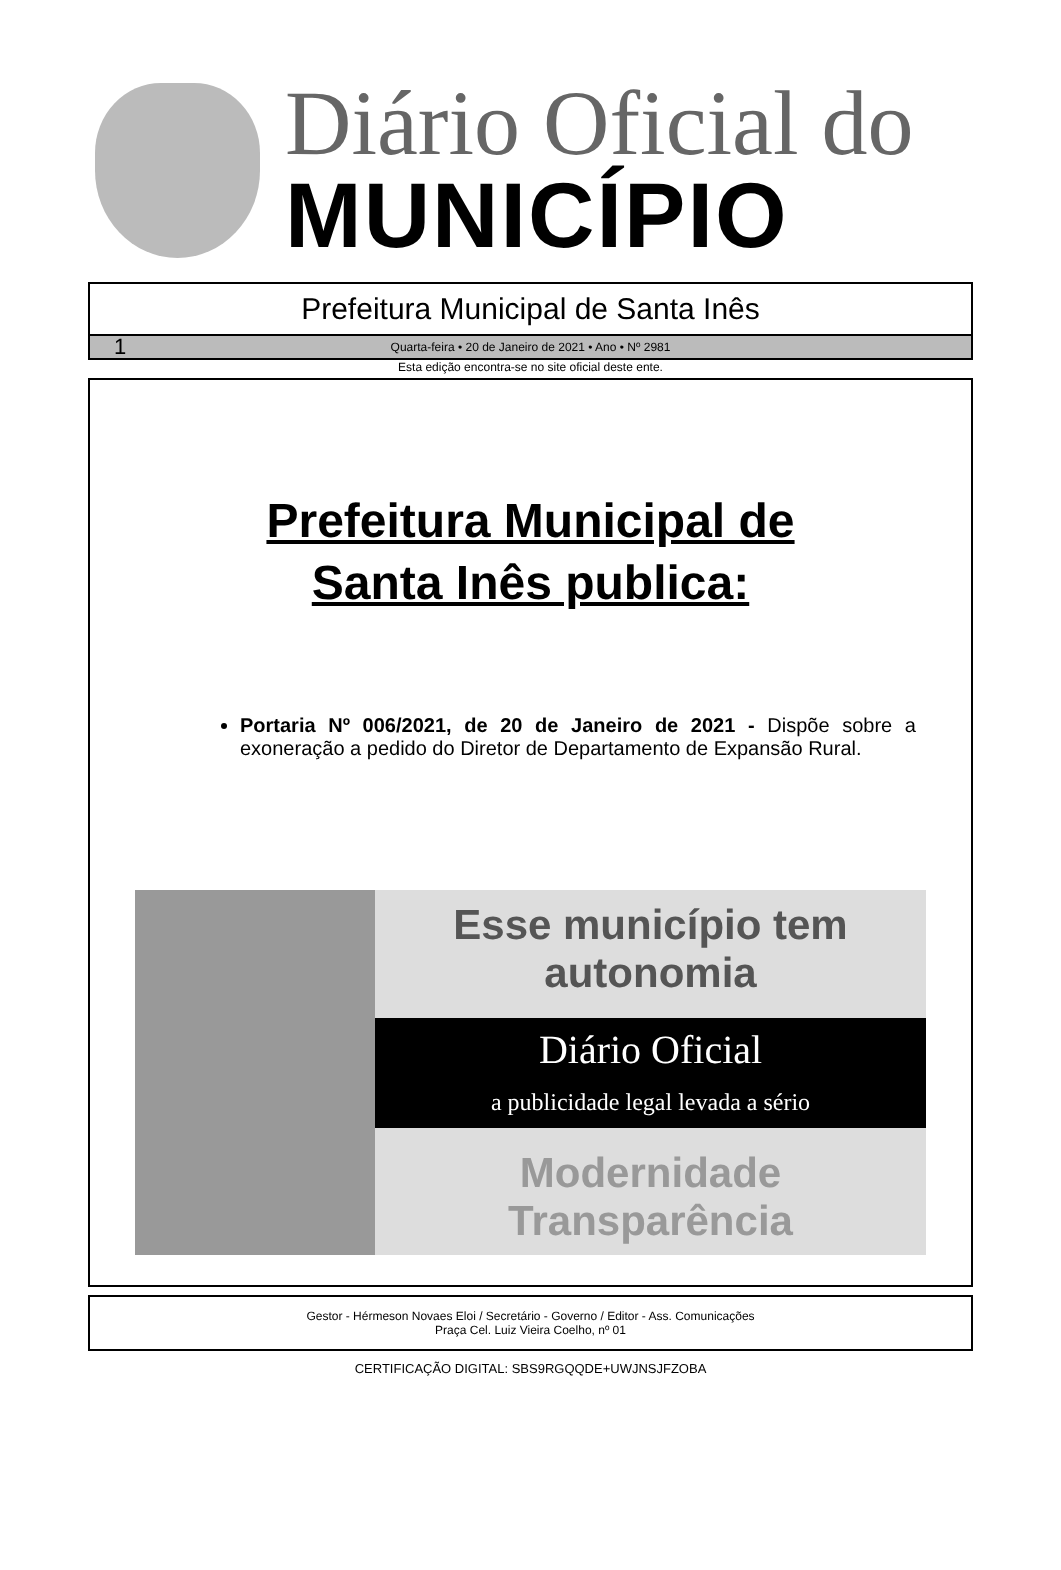Diário Oficial do
MUNICÍPIO
Prefeitura Municipal de Santa Inês
1 Quarta-feira • 20 de Janeiro de 2021 • Ano • Nº 2981
Esta edição encontra-se no site oficial deste ente.
Prefeitura Municipal de
Santa Inês publica:
Portaria Nº 006/2021, de 20 de Janeiro de 2021 - Dispõe sobre a exoneração a pedido do Diretor de Departamento de Expansão Rural.
Esse município tem autonomia
Diário Oficial
a publicidade legal levada a sério
Modernidade Transparência
Gestor - Hérmeson Novaes Eloi / Secretário - Governo / Editor - Ass. Comunicações
Praça Cel. Luiz Vieira Coelho, nº 01
CERTIFICAÇÃO DIGITAL: SBS9RGQQDE+UWJNSJFZOBA